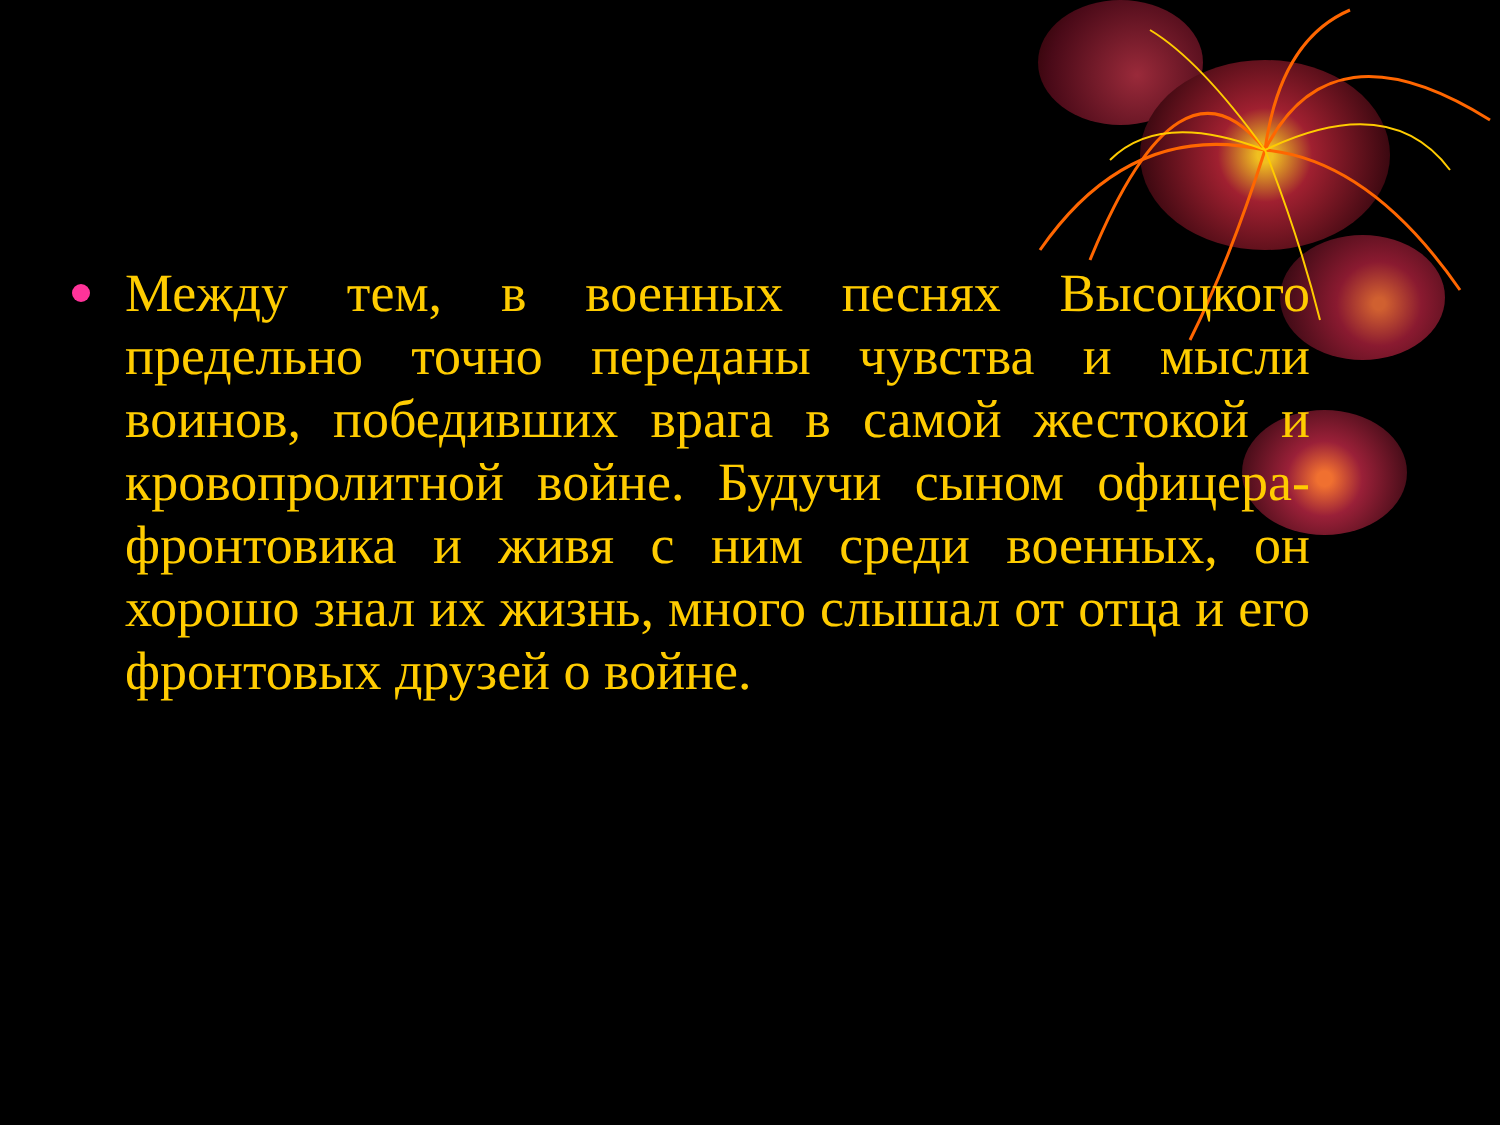Между тем, в военных песнях Высоцкого предельно точно переданы чувства и мысли воинов, победивших врага в самой жестокой и кровопролитной войне. Будучи сыном офицера-фронтовика и живя с ним среди военных, он хорошо знал их жизнь, много слышал от отца и его фронтовых друзей о войне.